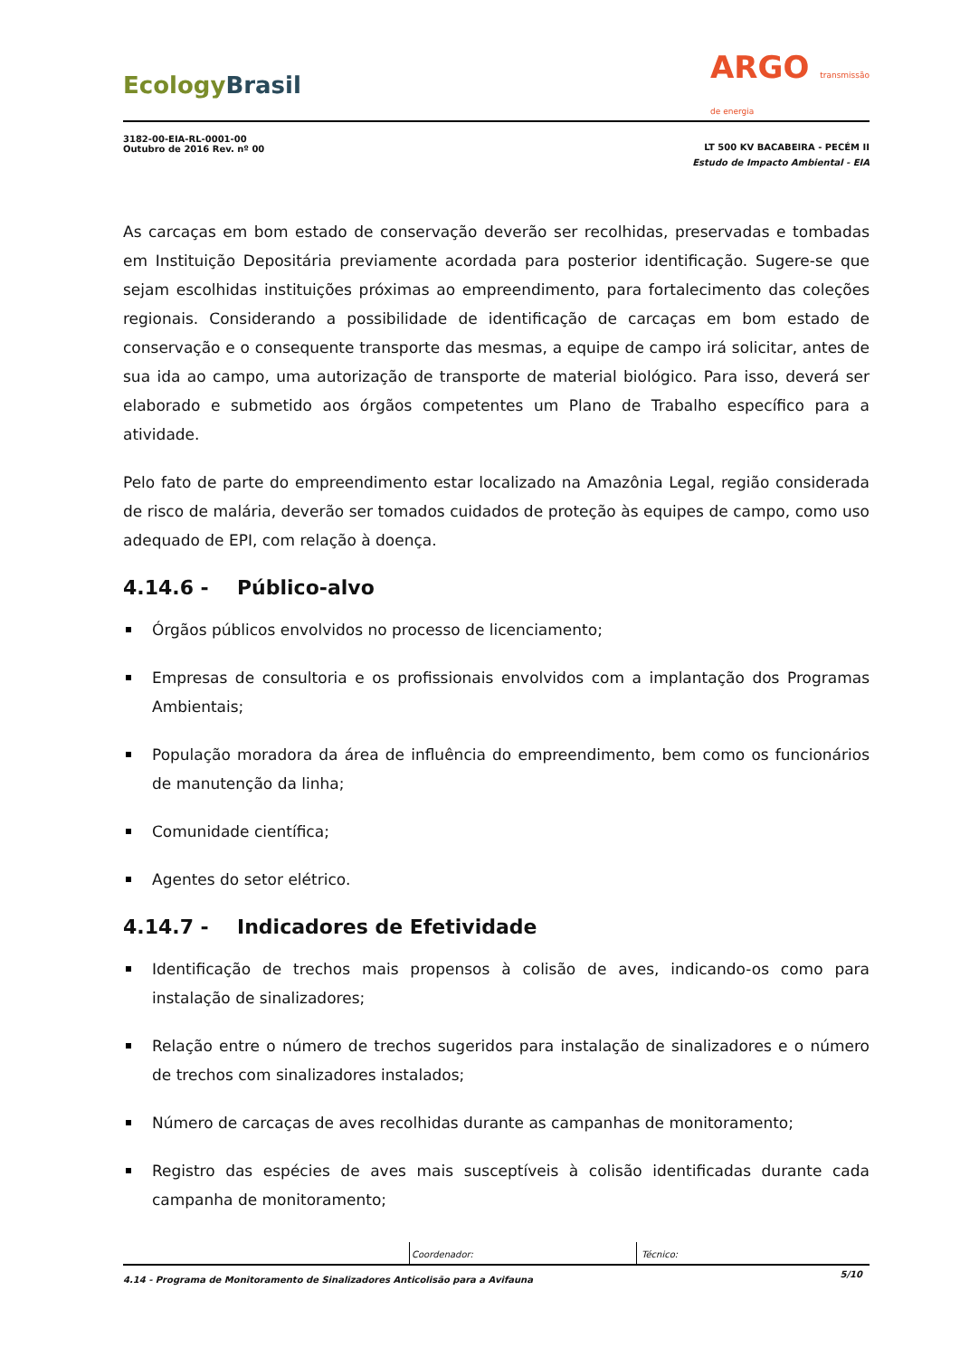EcologyBrasil
ARGO transmissão
de energia
3182-00-EIA-RL-0001-00
Outubro de 2016 Rev. nº 00
LT 500 KV BACABEIRA - PECÉM II
Estudo de Impacto Ambiental - EIA
As carcaças em bom estado de conservação deverão ser recolhidas, preservadas e tombadas em Instituição Depositária previamente acordada para posterior identificação. Sugere-se que sejam escolhidas instituições próximas ao empreendimento, para fortalecimento das coleções regionais. Considerando a possibilidade de identificação de carcaças em bom estado de conservação e o consequente transporte das mesmas, a equipe de campo irá solicitar, antes de sua ida ao campo, uma autorização de transporte de material biológico. Para isso, deverá ser elaborado e submetido aos órgãos competentes um Plano de Trabalho específico para a atividade.
Pelo fato de parte do empreendimento estar localizado na Amazônia Legal, região considerada de risco de malária, deverão ser tomados cuidados de proteção às equipes de campo, como uso adequado de EPI, com relação à doença.
4.14.6 - Público-alvo
Órgãos públicos envolvidos no processo de licenciamento;
Empresas de consultoria e os profissionais envolvidos com a implantação dos Programas Ambientais;
População moradora da área de influência do empreendimento, bem como os funcionários de manutenção da linha;
Comunidade científica;
Agentes do setor elétrico.
4.14.7 - Indicadores de Efetividade
Identificação de trechos mais propensos à colisão de aves, indicando-os como para instalação de sinalizadores;
Relação entre o número de trechos sugeridos para instalação de sinalizadores e o número de trechos com sinalizadores instalados;
Número de carcaças de aves recolhidas durante as campanhas de monitoramento;
Registro das espécies de aves mais susceptíveis à colisão identificadas durante cada campanha de monitoramento;
Coordenador: Técnico:
4.14 - Programa de Monitoramento de Sinalizadores Anticolisão para a Avifauna 5/10